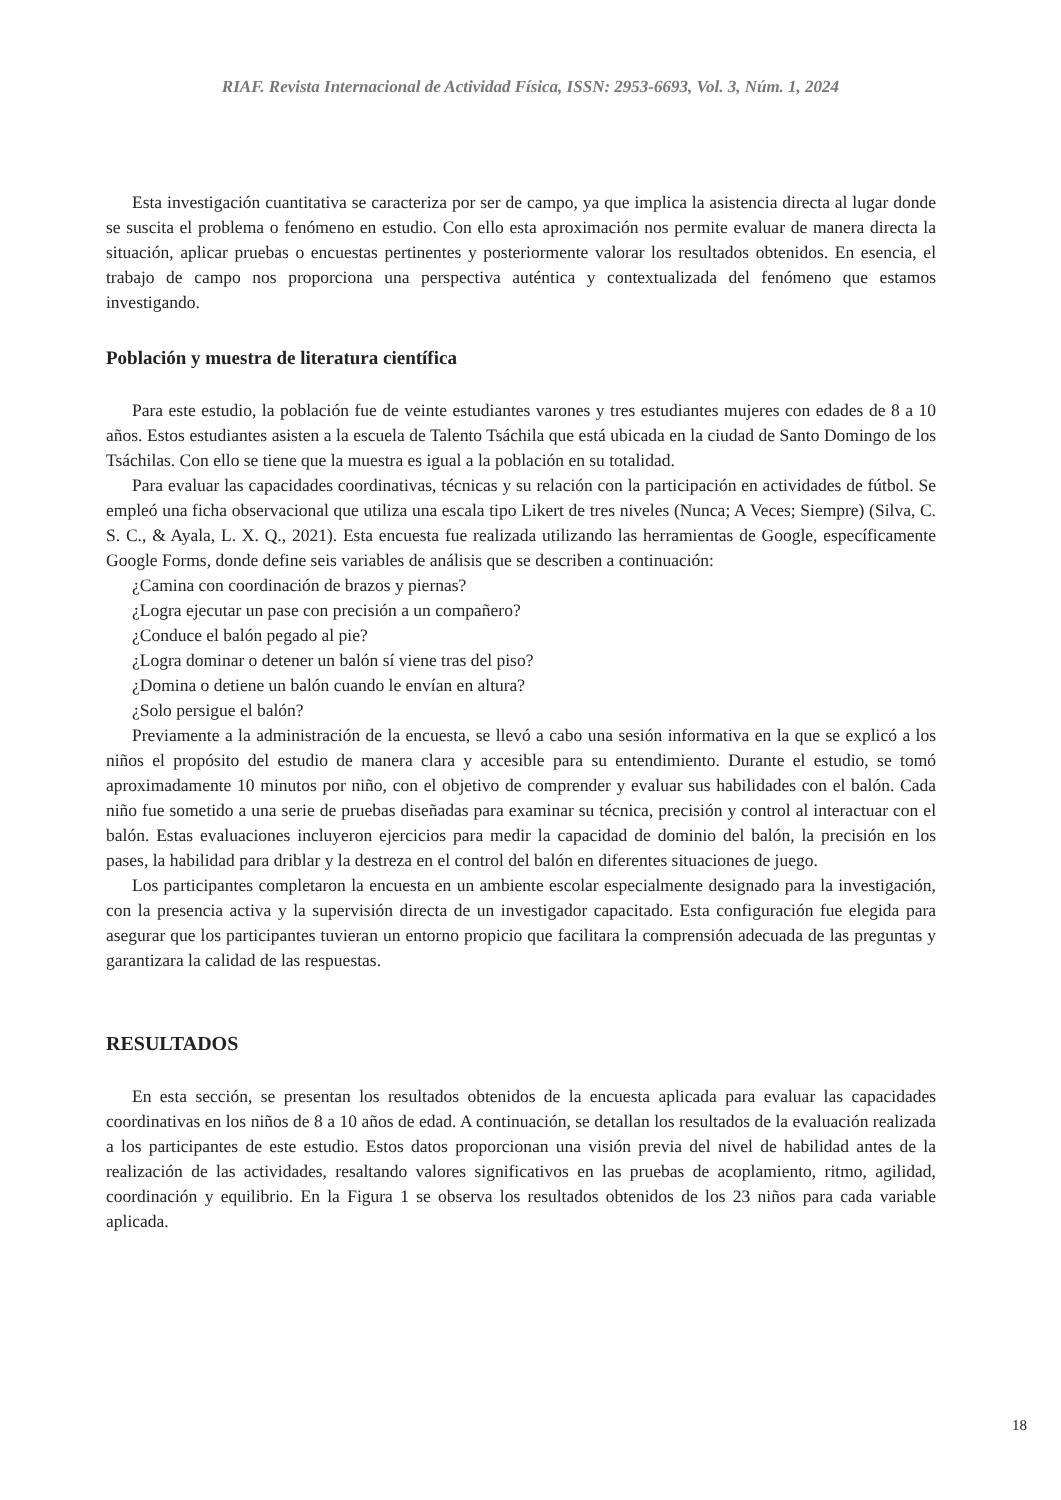RIAF. Revista Internacional de Actividad Física, ISSN: 2953-6693, Vol. 3, Núm. 1, 2024
Esta investigación cuantitativa se caracteriza por ser de campo, ya que implica la asistencia directa al lugar donde se suscita el problema o fenómeno en estudio. Con ello esta aproximación nos permite evaluar de manera directa la situación, aplicar pruebas o encuestas pertinentes y posteriormente valorar los resultados obtenidos. En esencia, el trabajo de campo nos proporciona una perspectiva auténtica y contextualizada del fenómeno que estamos investigando.
Población y muestra de literatura científica
Para este estudio, la población fue de veinte estudiantes varones y tres estudiantes mujeres con edades de 8 a 10 años. Estos estudiantes asisten a la escuela de Talento Tsáchila que está ubicada en la ciudad de Santo Domingo de los Tsáchilas. Con ello se tiene que la muestra es igual a la población en su totalidad.
Para evaluar las capacidades coordinativas, técnicas y su relación con la participación en actividades de fútbol. Se empleó una ficha observacional que utiliza una escala tipo Likert de tres niveles (Nunca; A Veces; Siempre) (Silva, C. S. C., & Ayala, L. X. Q., 2021). Esta encuesta fue realizada utilizando las herramientas de Google, específicamente Google Forms, donde define seis variables de análisis que se describen a continuación:
¿Camina con coordinación de brazos y piernas?
¿Logra ejecutar un pase con precisión a un compañero?
¿Conduce el balón pegado al pie?
¿Logra dominar o detener un balón sí viene tras del piso?
¿Domina o detiene un balón cuando le envían en altura?
¿Solo persigue el balón?
Previamente a la administración de la encuesta, se llevó a cabo una sesión informativa en la que se explicó a los niños el propósito del estudio de manera clara y accesible para su entendimiento. Durante el estudio, se tomó aproximadamente 10 minutos por niño, con el objetivo de comprender y evaluar sus habilidades con el balón. Cada niño fue sometido a una serie de pruebas diseñadas para examinar su técnica, precisión y control al interactuar con el balón. Estas evaluaciones incluyeron ejercicios para medir la capacidad de dominio del balón, la precisión en los pases, la habilidad para driblar y la destreza en el control del balón en diferentes situaciones de juego.
Los participantes completaron la encuesta en un ambiente escolar especialmente designado para la investigación, con la presencia activa y la supervisión directa de un investigador capacitado. Esta configuración fue elegida para asegurar que los participantes tuvieran un entorno propicio que facilitara la comprensión adecuada de las preguntas y garantizara la calidad de las respuestas.
RESULTADOS
En esta sección, se presentan los resultados obtenidos de la encuesta aplicada para evaluar las capacidades coordinativas en los niños de 8 a 10 años de edad. A continuación, se detallan los resultados de la evaluación realizada a los participantes de este estudio. Estos datos proporcionan una visión previa del nivel de habilidad antes de la realización de las actividades, resaltando valores significativos en las pruebas de acoplamiento, ritmo, agilidad, coordinación y equilibrio. En la Figura 1 se observa los resultados obtenidos de los 23 niños para cada variable aplicada.
18